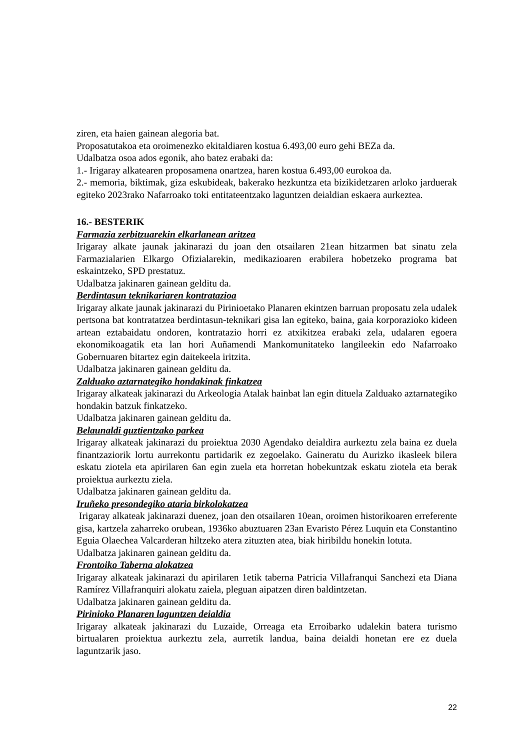ziren, eta haien gainean alegoria bat.
Proposatutakoa eta oroimenezko ekitaldiaren kostua 6.493,00 euro gehi BEZa da.
Udalbatza osoa ados egonik, aho batez erabaki da:
1.- Irigaray alkatearen proposamena onartzea, haren kostua 6.493,00 eurokoa da.
2.- memoria, biktimak, giza eskubideak, bakerako hezkuntza eta bizikidetzaren arloko jarduerak egiteko 2023rako Nafarroako toki entitateentzako laguntzen deialdian eskaera aurkeztea.
16.- BESTERIK
Farmazia zerbitzuarekin elkarlanean aritzea
Irigaray alkate jaunak jakinarazi du joan den otsailaren 21ean hitzarmen bat sinatu zela Farmazialarien Elkargo Ofizialarekin, medikazioaren erabilera hobetzeko programa bat eskaintzeko, SPD prestatuz.
Udalbatza jakinaren gainean gelditu da.
Berdintasun teknikariaren kontratazioa
Irigaray alkate jaunak jakinarazi du Pirinioetako Planaren ekintzen barruan proposatu zela udalek pertsona bat kontratatzea berdintasun-teknikari gisa lan egiteko, baina, gaia korporazioko kideen artean eztabaidatu ondoren, kontratazio horri ez atxikitzea erabaki zela, udalaren egoera ekonomikoagatik eta lan hori Auñamendi Mankomunitateko langileekin edo Nafarroako Gobernuaren bitartez egin daitekeela iritzita.
Udalbatza jakinaren gainean gelditu da.
Zalduako aztarnategiko hondakinak finkatzea
Irigaray alkateak jakinarazi du Arkeologia Atalak hainbat lan egin dituela Zalduako aztarnategiko hondakin batzuk finkatzeko.
Udalbatza jakinaren gainean gelditu da.
Belaunaldi guztientzako parkea
Irigaray alkateak jakinarazi du proiektua 2030 Agendako deialdira aurkeztu zela baina ez duela finantzaziorik lortu aurrekontu partidarik ez zegoelako. Gaineratu du Aurizko ikasleek bilera eskatu ziotela eta apirilaren 6an egin zuela eta horretan hobekuntzak eskatu ziotela eta berak proiektua aurkeztu ziela.
Udalbatza jakinaren gainean gelditu da.
Iruñeko presondegiko ataria birkolokatzea
Irigaray alkateak jakinarazi duenez, joan den otsailaren 10ean, oroimen historikoaren erreferente gisa, kartzela zaharreko orubean, 1936ko abuztuaren 23an Evaristo Pérez Luquin eta Constantino Eguia Olaechea Valcarderan hiltzeko atera zituzten atea, biak hiribildu honekin lotuta.
Udalbatza jakinaren gainean gelditu da.
Frontoiko Taberna alokatzea
Irigaray alkateak jakinarazi du apirilaren 1etik taberna Patricia Villafranqui Sanchezi eta Diana Ramírez Villafranquiri alokatu zaiela, pleguan aipatzen diren baldintzetan.
Udalbatza jakinaren gainean gelditu da.
Pirinioko Planaren laguntzen deialdia
Irigaray alkateak jakinarazi du Luzaide, Orreaga eta Erroibarko udalekin batera turismo birtualaren proiektua aurkeztu zela, aurretik landua, baina deialdi honetan ere ez duela laguntzarik jaso.
22